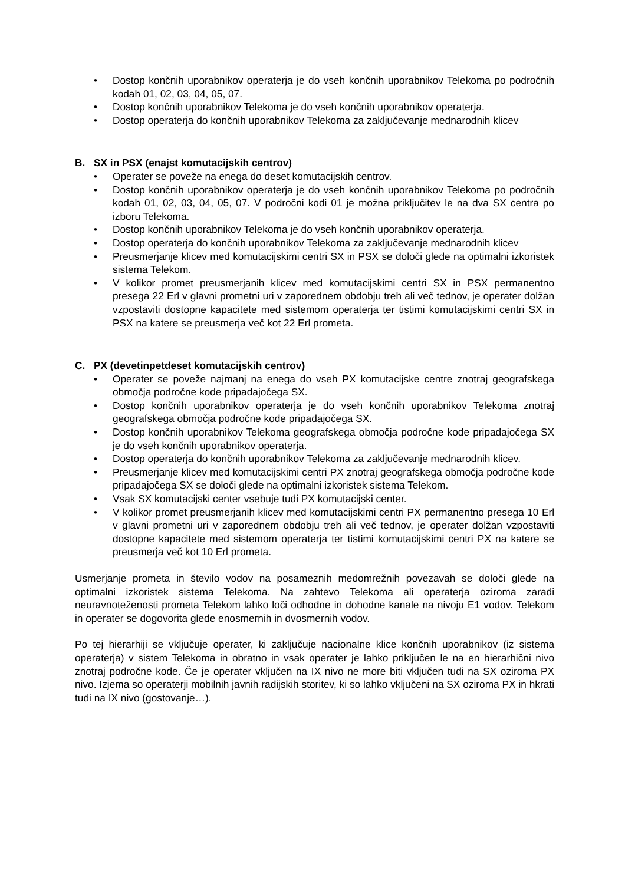• Dostop končnih uporabnikov operaterja je do vseh končnih uporabnikov Telekoma po področnih kodah 01, 02, 03, 04, 05, 07.
• Dostop končnih uporabnikov Telekoma je do vseh končnih uporabnikov operaterja.
• Dostop operaterja do končnih uporabnikov Telekoma za zaključevanje mednarodnih klicev
B. SX in PSX (enajst komutacijskih centrov)
• Operater se poveže na enega do deset komutacijskih centrov.
• Dostop končnih uporabnikov operaterja je do vseh končnih uporabnikov Telekoma po področnih kodah 01, 02, 03, 04, 05, 07. V področni kodi 01 je možna priključitev le na dva SX centra po izboru Telekoma.
• Dostop končnih uporabnikov Telekoma je do vseh končnih uporabnikov operaterja.
• Dostop operaterja do končnih uporabnikov Telekoma za zaključevanje mednarodnih klicev
• Preusmerjanje klicev med komutacijskimi centri SX in PSX se določi glede na optimalni izkoristek sistema Telekom.
• V kolikor promet preusmerjanih klicev med komutacijskimi centri SX in PSX permanentno presega 22 Erl v glavni prometni uri v zaporednem obdobju treh ali več tednov, je operater dolžan vzpostaviti dostopne kapacitete med sistemom operaterja ter tistimi komutacijskimi centri SX in PSX na katere se preusmerja več kot 22 Erl prometa.
C. PX (devetinpetdeset komutacijskih centrov)
• Operater se poveže najmanj na enega do vseh PX komutacijske centre znotraj geografskega območja področne kode pripadajočega SX.
• Dostop končnih uporabnikov operaterja je do vseh končnih uporabnikov Telekoma znotraj geografskega območja področne kode pripadajočega SX.
• Dostop končnih uporabnikov Telekoma geografskega območja področne kode pripadajočega SX je do vseh končnih uporabnikov operaterja.
• Dostop operaterja do končnih uporabnikov Telekoma za zaključevanje mednarodnih klicev.
• Preusmerjanje klicev med komutacijskimi centri PX znotraj geografskega območja področne kode pripadajočega SX se določi glede na optimalni izkoristek sistema Telekom.
• Vsak SX komutacijski center vsebuje tudi PX komutacijski center.
• V kolikor promet preusmerjanih klicev med komutacijskimi centri PX permanentno presega 10 Erl v glavni prometni uri v zaporednem obdobju treh ali več tednov, je operater dolžan vzpostaviti dostopne kapacitete med sistemom operaterja ter tistimi komutacijskimi centri PX na katere se preusmerja več kot 10 Erl prometa.
Usmerjanje prometa in število vodov na posameznih medomrežnih povezavah se določi glede na optimalni izkoristek sistema Telekoma. Na zahtevo Telekoma ali operaterja oziroma zaradi neuravnoteženosti prometa Telekom lahko loči odhodne in dohodne kanale na nivoju E1 vodov. Telekom in operater se dogovorita glede enosmernih in dvosmernih vodov.
Po tej hierarhiji se vključuje operater, ki zaključuje nacionalne klice končnih uporabnikov (iz sistema operaterja) v sistem Telekoma in obratno in vsak operater je lahko priključen le na en hierarhični nivo znotraj področne kode. Če je operater vključen na IX nivo ne more biti vključen tudi na SX oziroma PX nivo. Izjema so operaterji mobilnih javnih radijskih storitev, ki so lahko vključeni na SX oziroma PX in hkrati tudi na IX nivo (gostovanje…).